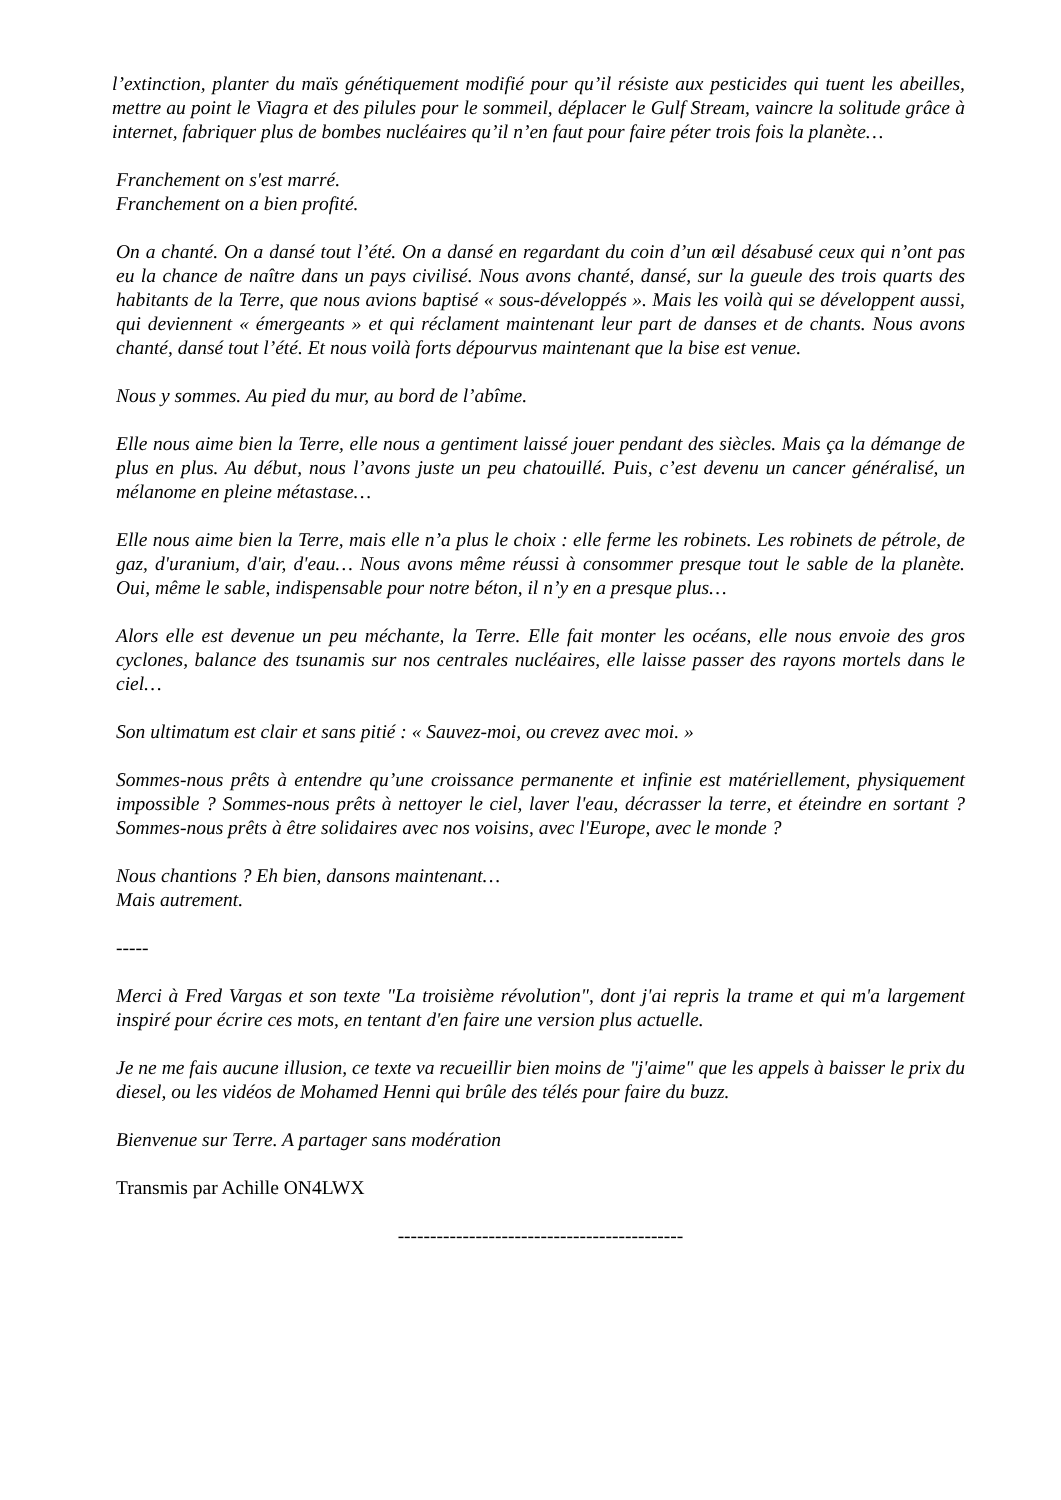l’extinction, planter du maïs génétiquement modifié pour qu’il résiste aux pesticides qui tuent les abeilles, mettre au point le Viagra et des pilules pour le sommeil, déplacer le Gulf Stream, vaincre la solitude grâce à internet, fabriquer plus de bombes nucléaires qu’il n’en faut pour faire péter trois fois la planète…
Franchement on s'est marré.
Franchement on a bien profité.
On a chanté. On a dansé tout l’été. On a dansé en regardant du coin d’un œil désabusé ceux qui n’ont pas eu la chance de naître dans un pays civilisé. Nous avons chanté, dansé, sur la gueule des trois quarts des habitants de la Terre, que nous avions baptisé « sous-développés ». Mais les voilà qui se développent aussi, qui deviennent « émergeants » et qui réclament maintenant leur part de danses et de chants. Nous avons chanté, dansé tout l’été. Et nous voilà forts dépourvus maintenant que la bise est venue.
Nous y sommes. Au pied du mur, au bord de l’abîme.
Elle nous aime bien la Terre, elle nous a gentiment laissé jouer pendant des siècles. Mais ça la démange de plus en plus. Au début, nous l’avons juste un peu chatouillé. Puis, c’est devenu un cancer généralisé, un mélanome en pleine métastase…
Elle nous aime bien la Terre, mais elle n’a plus le choix : elle ferme les robinets. Les robinets de pétrole, de gaz, d'uranium, d'air, d'eau… Nous avons même réussi à consommer presque tout le sable de la planète. Oui, même le sable, indispensable pour notre béton, il n’y en a presque plus…
Alors elle est devenue un peu méchante, la Terre. Elle fait monter les océans, elle nous envoie des gros cyclones, balance des tsunamis sur nos centrales nucléaires, elle laisse passer des rayons mortels dans le ciel…
Son ultimatum est clair et sans pitié : « Sauvez-moi, ou crevez avec moi. »
Sommes-nous prêts à entendre qu’une croissance permanente et infinie est matériellement, physiquement impossible ? Sommes-nous prêts à nettoyer le ciel, laver l'eau, décrasser la terre, et éteindre en sortant ? Sommes-nous prêts à être solidaires avec nos voisins, avec l'Europe, avec le monde ?
Nous chantions ? Eh bien, dansons maintenant…
Mais autrement.
-----
Merci à Fred Vargas et son texte "La troisième révolution", dont j'ai repris la trame et qui m'a largement inspiré pour écrire ces mots, en tentant d'en faire une version plus actuelle.
Je ne me fais aucune illusion, ce texte va recueillir bien moins de "j'aime" que les appels à baisser le prix du diesel, ou les vidéos de Mohamed Henni qui brûle des télés pour faire du buzz.
Bienvenue sur Terre. A partager sans modération
Transmis par Achille ON4LWX
--------------------------------------------